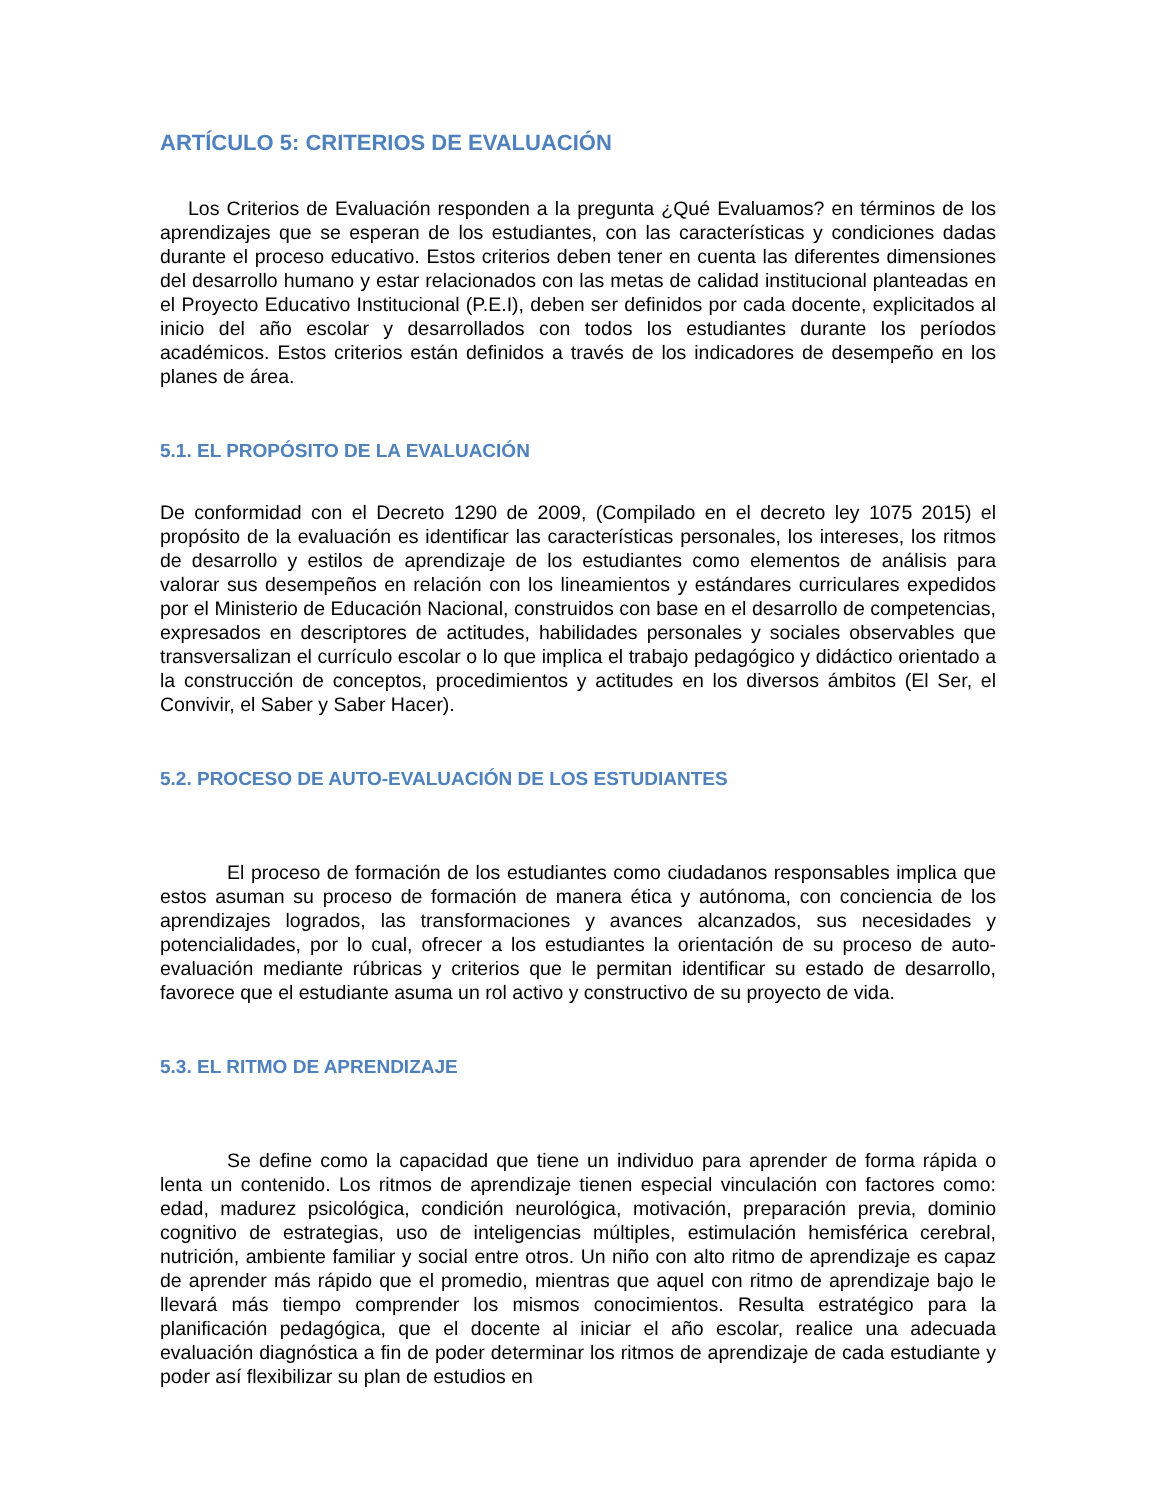ARTÍCULO 5: CRITERIOS DE EVALUACIÓN
Los Criterios de Evaluación responden a la pregunta ¿Qué Evaluamos? en términos de los aprendizajes que se esperan de los estudiantes, con las características y condiciones dadas durante el proceso educativo. Estos criterios deben tener en cuenta las diferentes dimensiones del desarrollo humano y estar relacionados con las metas de calidad institucional planteadas en el Proyecto Educativo Institucional (P.E.I), deben ser definidos por cada docente, explicitados al inicio del año escolar y desarrollados con todos los estudiantes durante los períodos académicos. Estos criterios están definidos a través de los indicadores de desempeño en los planes de área.
5.1. EL PROPÓSITO DE LA EVALUACIÓN
De conformidad con el Decreto 1290 de 2009, (Compilado en el decreto ley 1075 2015) el propósito de la evaluación es identificar las características personales, los intereses, los ritmos de desarrollo y estilos de aprendizaje de los estudiantes como elementos de análisis para valorar sus desempeños en relación con los lineamientos y estándares curriculares expedidos por el Ministerio de Educación Nacional, construidos con base en el desarrollo de competencias, expresados en descriptores de actitudes, habilidades personales y sociales observables que transversalizan el currículo escolar o lo que implica el trabajo pedagógico y didáctico orientado a la construcción de conceptos, procedimientos y actitudes en los diversos ámbitos (El Ser, el Convivir, el Saber y Saber Hacer).
5.2. PROCESO DE AUTO-EVALUACIÓN DE LOS ESTUDIANTES
El proceso de formación de los estudiantes como ciudadanos responsables implica que estos asuman su proceso de formación de manera ética y autónoma, con conciencia de los aprendizajes logrados, las transformaciones y avances alcanzados, sus necesidades y potencialidades, por lo cual, ofrecer a los estudiantes la orientación de su proceso de auto-evaluación mediante rúbricas y criterios que le permitan identificar su estado de desarrollo, favorece que el estudiante asuma un rol activo y constructivo de su proyecto de vida.
5.3. EL RITMO DE APRENDIZAJE
Se define como la capacidad que tiene un individuo para aprender de forma rápida o lenta un contenido. Los ritmos de aprendizaje tienen especial vinculación con factores como: edad, madurez psicológica, condición neurológica, motivación, preparación previa, dominio cognitivo de estrategias, uso de inteligencias múltiples, estimulación hemisférica cerebral, nutrición, ambiente familiar y social entre otros. Un niño con alto ritmo de aprendizaje es capaz de aprender más rápido que el promedio, mientras que aquel con ritmo de aprendizaje bajo le llevará más tiempo comprender los mismos conocimientos. Resulta estratégico para la planificación pedagógica, que el docente al iniciar el año escolar, realice una adecuada evaluación diagnóstica a fin de poder determinar los ritmos de aprendizaje de cada estudiante y poder así flexibilizar su plan de estudios en